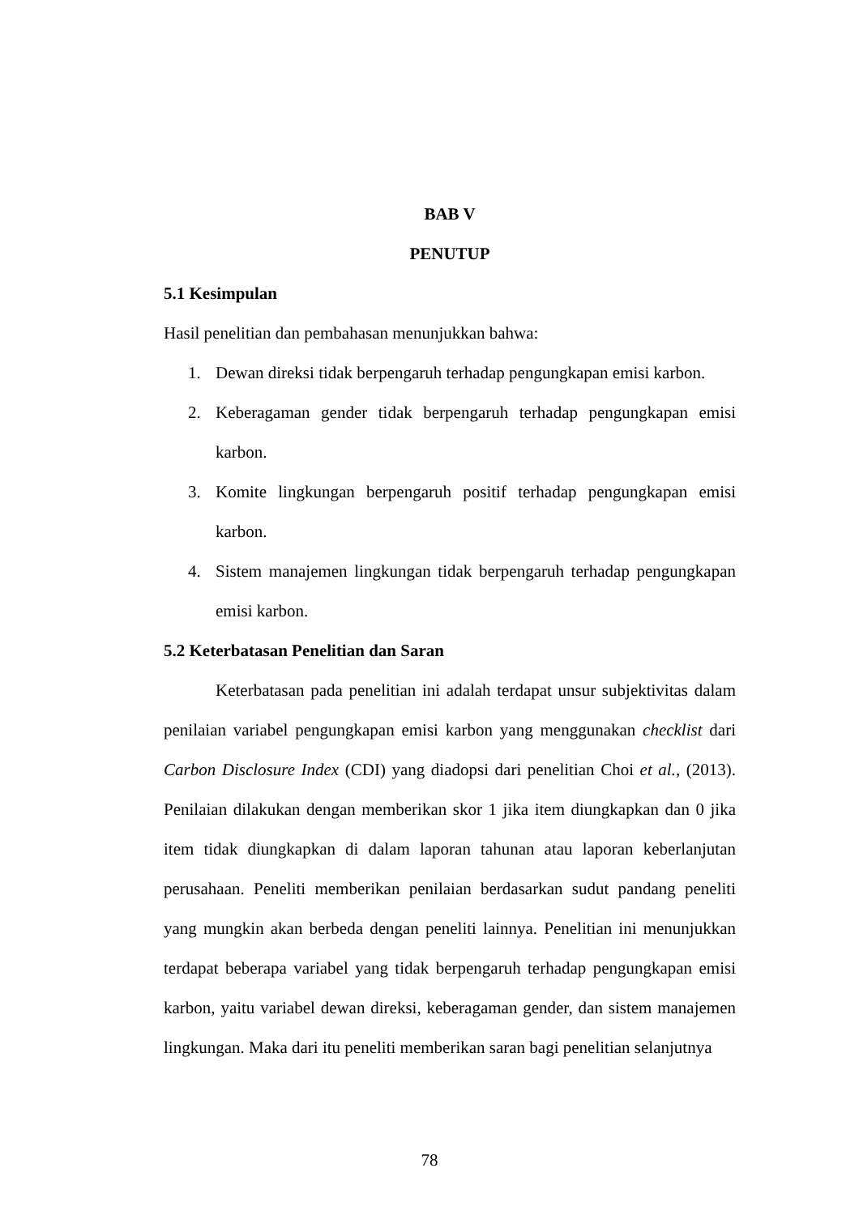BAB V
PENUTUP
5.1 Kesimpulan
Hasil penelitian dan pembahasan menunjukkan bahwa:
1. Dewan direksi tidak berpengaruh terhadap pengungkapan emisi karbon.
2. Keberagaman gender tidak berpengaruh terhadap pengungkapan emisi karbon.
3. Komite lingkungan berpengaruh positif terhadap pengungkapan emisi karbon.
4. Sistem manajemen lingkungan tidak berpengaruh terhadap pengungkapan emisi karbon.
5.2 Keterbatasan Penelitian dan Saran
Keterbatasan pada penelitian ini adalah terdapat unsur subjektivitas dalam penilaian variabel pengungkapan emisi karbon yang menggunakan checklist dari Carbon Disclosure Index (CDI) yang diadopsi dari penelitian Choi et al., (2013). Penilaian dilakukan dengan memberikan skor 1 jika item diungkapkan dan 0 jika item tidak diungkapkan di dalam laporan tahunan atau laporan keberlanjutan perusahaan. Peneliti memberikan penilaian berdasarkan sudut pandang peneliti yang mungkin akan berbeda dengan peneliti lainnya. Penelitian ini menunjukkan terdapat beberapa variabel yang tidak berpengaruh terhadap pengungkapan emisi karbon, yaitu variabel dewan direksi, keberagaman gender, dan sistem manajemen lingkungan. Maka dari itu peneliti memberikan saran bagi penelitian selanjutnya
78